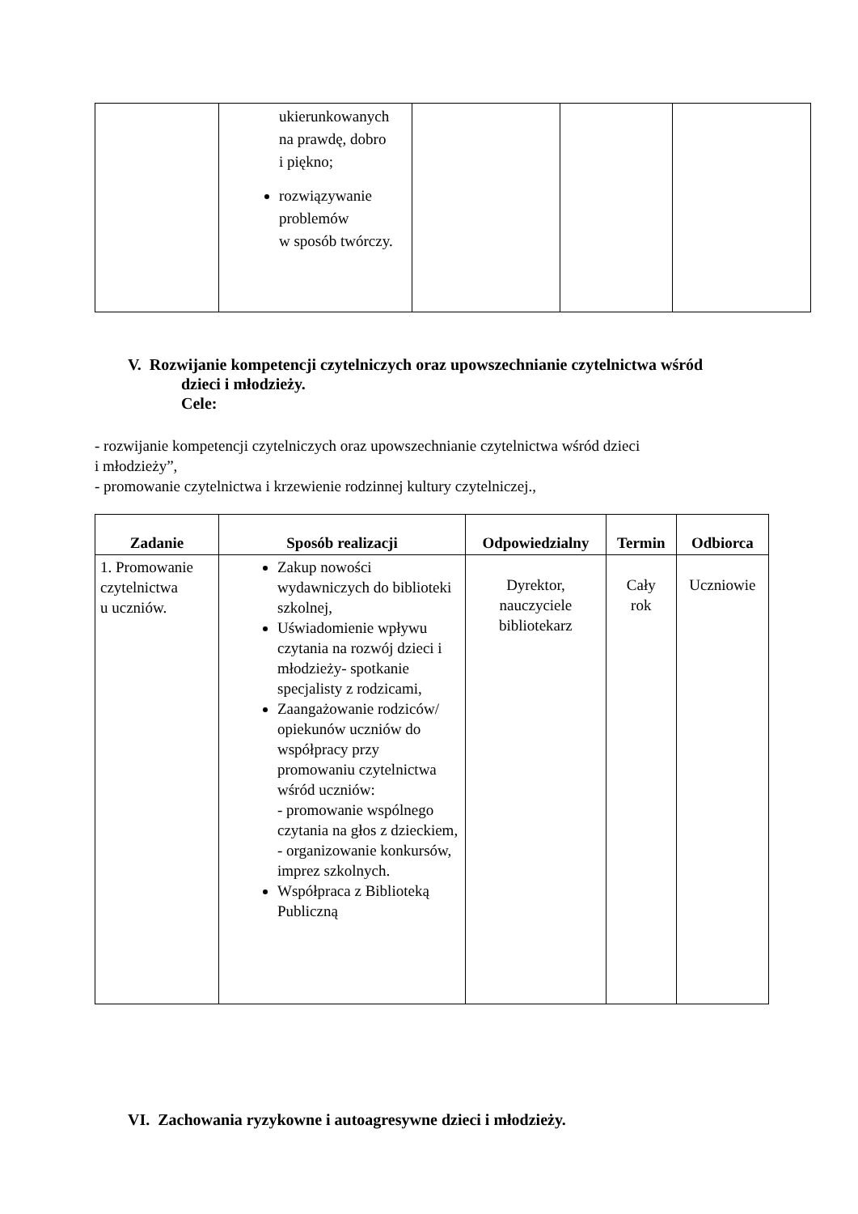| | ukierunkowanych na prawdę, dobro i piękno; rozwiązywanie problemów w sposób twórczy. | | | |
V. Rozwijanie kompetencji czytelniczych oraz upowszechnianie czytelnictwa wśród
dzieci i młodzieży.
Cele:
- rozwijanie kompetencji czytelniczych oraz upowszechnianie czytelnictwa wśród dzieci
i młodzieży”,
- promowanie czytelnictwa i krzewienie rodzinnej kultury czytelniczej.,
| Zadanie | Sposób realizacji | Odpowiedzialny | Termin | Odbiorca |
| --- | --- | --- | --- | --- |
| 1. Promowanie czytelnictwa u uczniów. | Zakup nowości wydawniczych do biblioteki szkolnej, Uświadomienie wpływu czytania na rozwój dzieci i młodzieży- spotkanie specjalisty z rodzicami, Zaangażowanie rodziców/ opiekunów uczniów do współpracy przy promowaniu czytelnictwa wśród uczniów: - promowanie wspólnego czytania na głos z dzieckiem, - organizowanie konkursów, imprez szkolnych. Współpraca z Biblioteką Publiczną | Dyrektor, nauczyciele bibliotekarz | Cały rok | Uczniowie |
VI. Zachowania ryzykowne i autoagresywne dzieci i młodzieży.